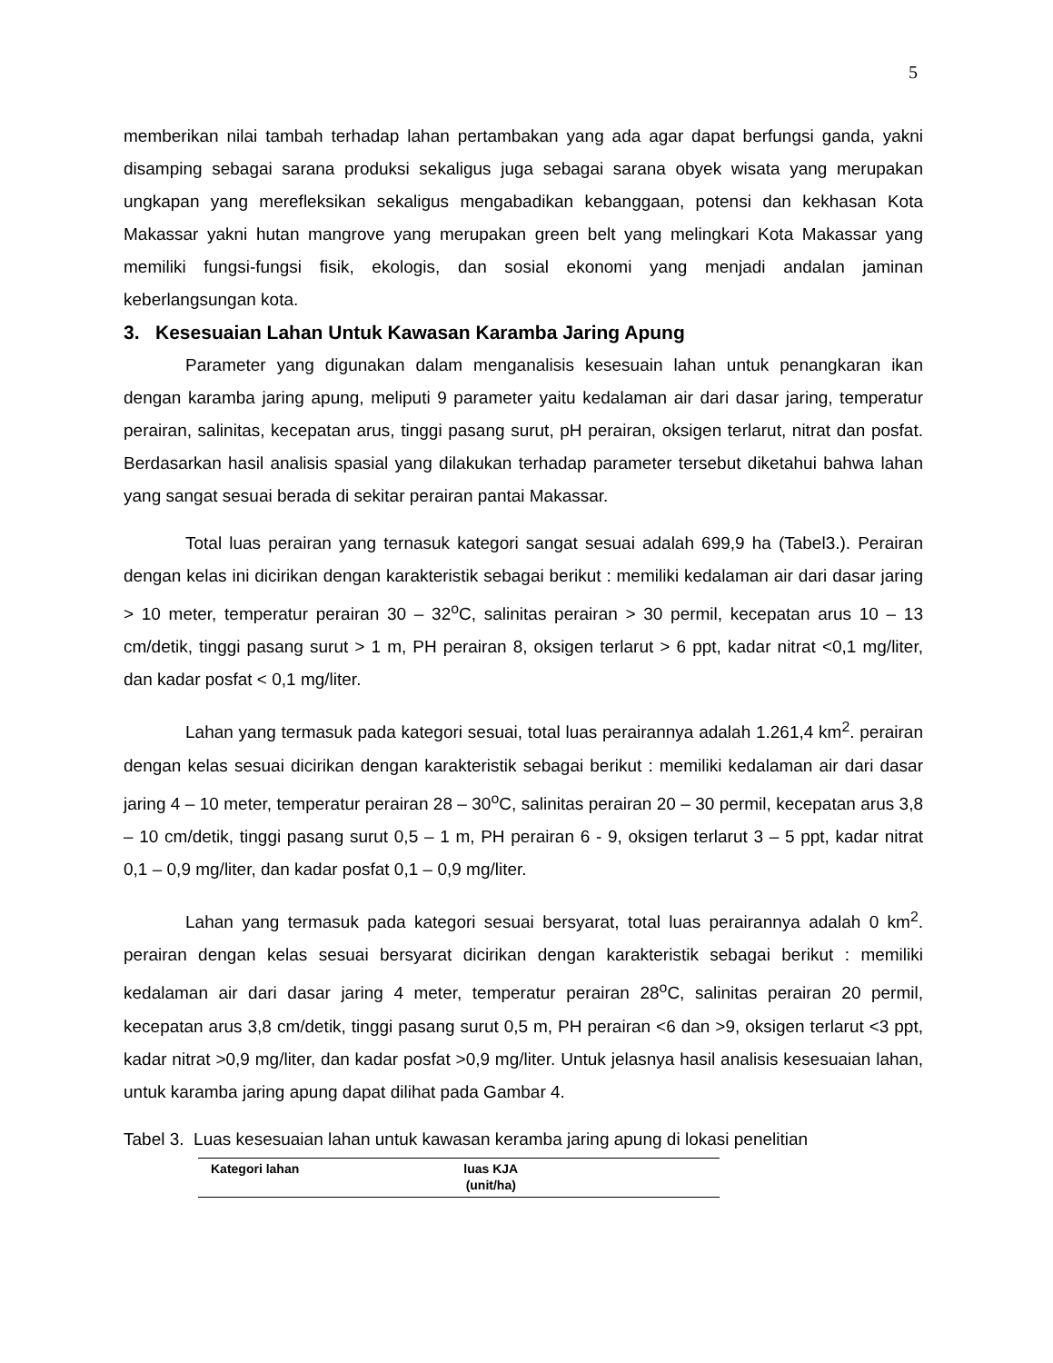5
memberikan nilai tambah terhadap lahan pertambakan yang ada agar dapat berfungsi ganda, yakni disamping sebagai sarana produksi sekaligus juga sebagai sarana obyek wisata yang merupakan ungkapan yang merefleksikan sekaligus mengabadikan kebanggaan, potensi dan kekhasan Kota Makassar yakni hutan mangrove yang merupakan green belt yang melingkari Kota Makassar yang memiliki fungsi-fungsi fisik, ekologis, dan sosial ekonomi yang menjadi andalan jaminan keberlangsungan kota.
3. Kesesuaian Lahan Untuk Kawasan Karamba Jaring Apung
Parameter yang digunakan dalam menganalisis kesesuain lahan untuk penangkaran ikan dengan karamba jaring apung, meliputi 9 parameter yaitu kedalaman air dari dasar jaring, temperatur perairan, salinitas, kecepatan arus, tinggi pasang surut, pH perairan, oksigen terlarut, nitrat dan posfat. Berdasarkan hasil analisis spasial yang dilakukan terhadap parameter tersebut diketahui bahwa lahan yang sangat sesuai berada di sekitar perairan pantai Makassar.
Total luas perairan yang ternasuk kategori sangat sesuai adalah 699,9 ha (Tabel3.). Perairan dengan kelas ini dicirikan dengan karakteristik sebagai berikut : memiliki kedalaman air dari dasar jaring > 10 meter, temperatur perairan 30 – 32<sup>o</sup>C, salinitas perairan > 30 permil, kecepatan arus 10 – 13 cm/detik, tinggi pasang surut > 1 m, PH perairan 8, oksigen terlarut > 6 ppt, kadar nitrat <0,1 mg/liter, dan kadar posfat < 0,1 mg/liter.
Lahan yang termasuk pada kategori sesuai, total luas perairannya adalah 1.261,4 km<sup>2</sup>. perairan dengan kelas sesuai dicirikan dengan karakteristik sebagai berikut : memiliki kedalaman air dari dasar jaring 4 – 10 meter, temperatur perairan 28 – 30<sup>o</sup>C, salinitas perairan 20 – 30 permil, kecepatan arus 3,8 – 10 cm/detik, tinggi pasang surut 0,5 – 1 m, PH perairan 6 - 9, oksigen terlarut 3 – 5 ppt, kadar nitrat 0,1 – 0,9 mg/liter, dan kadar posfat 0,1 – 0,9 mg/liter.
Lahan yang termasuk pada kategori sesuai bersyarat, total luas perairannya adalah 0 km<sup>2</sup>. perairan dengan kelas sesuai bersyarat dicirikan dengan karakteristik sebagai berikut : memiliki kedalaman air dari dasar jaring 4 meter, temperatur perairan 28<sup>o</sup>C, salinitas perairan 20 permil, kecepatan arus 3,8 cm/detik, tinggi pasang surut 0,5 m, PH perairan <6 dan >9, oksigen terlarut <3 ppt, kadar nitrat >0,9 mg/liter, dan kadar posfat >0,9 mg/liter. Untuk jelasnya hasil analisis kesesuaian lahan, untuk karamba jaring apung dapat dilihat pada Gambar 4.
Tabel 3. Luas kesesuaian lahan untuk kawasan keramba jaring apung di lokasi penelitian
| Kategori lahan | luas KJA (unit/ha) | |
| --- | --- | --- |